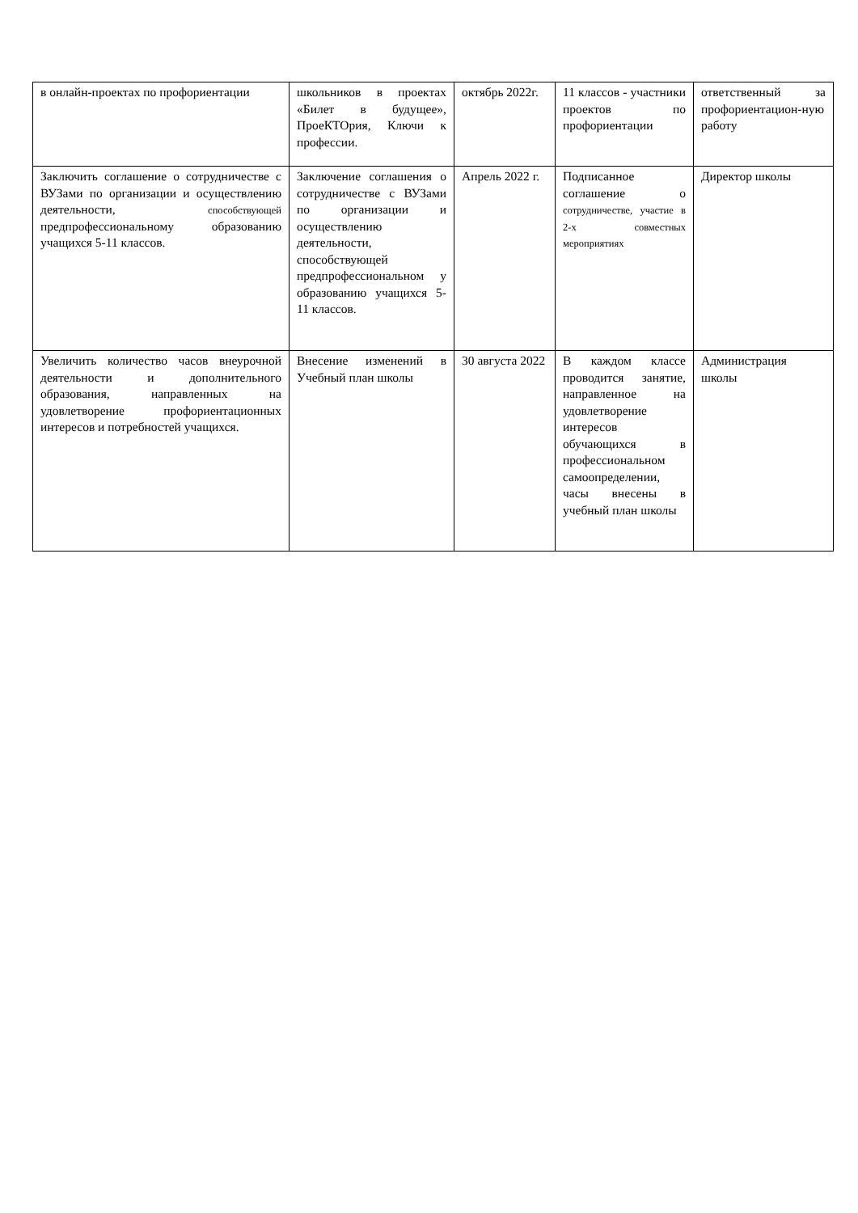| в онлайн-проектах по профориентации | школьников в проектах «Билет в будущее», ПроеКТОрия, Ключи к профессии. | октябрь 2022г. | 11 классов - участники проектов по профориентации | ответственный за профориентацион-ную работу |
| Заключить соглашение о сотрудничестве с ВУЗами по организации и осуществлению деятельности, способствующей предпрофессиональному образованию учащихся 5-11 классов. | Заключение соглашения о сотрудничестве с ВУЗами по организации и осуществлению деятельности, способствующей предпрофессиональном у образованию учащихся 5-11 классов. | Апрель 2022 г. | Подписанное соглашение о сотрудничестве, участие в 2-х совместных мероприятиях | Директор школы |
| Увеличить количество часов внеурочной деятельности и дополнительного образования, направленных на удовлетворение профориентационных интересов и потребностей учащихся. | Внесение изменений в Учебный план школы | 30 августа 2022 | В каждом классе проводится занятие, направленное на удовлетворение интересов обучающихся в профессиональном самоопределении, часы внесены в учебный план школы | Администрация школы |